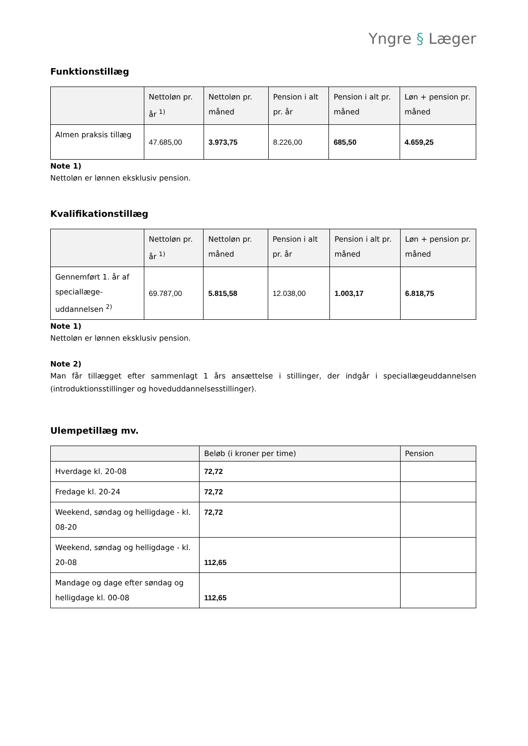Yngre § Læger
Funktionstillæg
| | Nettoløn pr. år <sup>1)</sup> | Nettoløn pr. måned | Pension i alt pr. år | Pension i alt pr. måned | Løn + pension pr. måned |
| --- | --- | --- | --- | --- | --- |
| Almen praksis tillæg | 47.685,00 | 3.973,75 | 8.226,00 | 685,50 | 4.659,25 |
Note 1)
Nettoløn er lønnen eksklusiv pension.
Kvalifikationstillæg
| | Nettoløn pr. år <sup>1)</sup> | Nettoløn pr. måned | Pension i alt pr. år | Pension i alt pr. måned | Løn + pension pr. måned |
| --- | --- | --- | --- | --- | --- |
| Gennemført 1. år af speciallæge-uddannelsen <sup>2)</sup> | 69.787,00 | 5.815,58 | 12.038,00 | 1.003,17 | 6.818,75 |
Note 1)
Nettoløn er lønnen eksklusiv pension.
Note 2)
Man får tillægget efter sammenlagt 1 års ansættelse i stillinger, der indgår i speciallægeuddannelsen (introduktionsstillinger og hoveduddannelsesstillinger).
Ulempetillæg mv.
| | Beløb (i kroner per time) | Pension |
| --- | --- | --- |
| Hverdage kl. 20-08 | 72,72 | |
| Fredage kl. 20-24 | 72,72 | |
| Weekend, søndag og helligdage - kl. 08-20 | 72,72 | |
| Weekend, søndag og helligdage - kl. 20-08 | 112,65 | |
| Mandage og dage efter søndag og helligdage kl. 00-08 | 112,65 | |